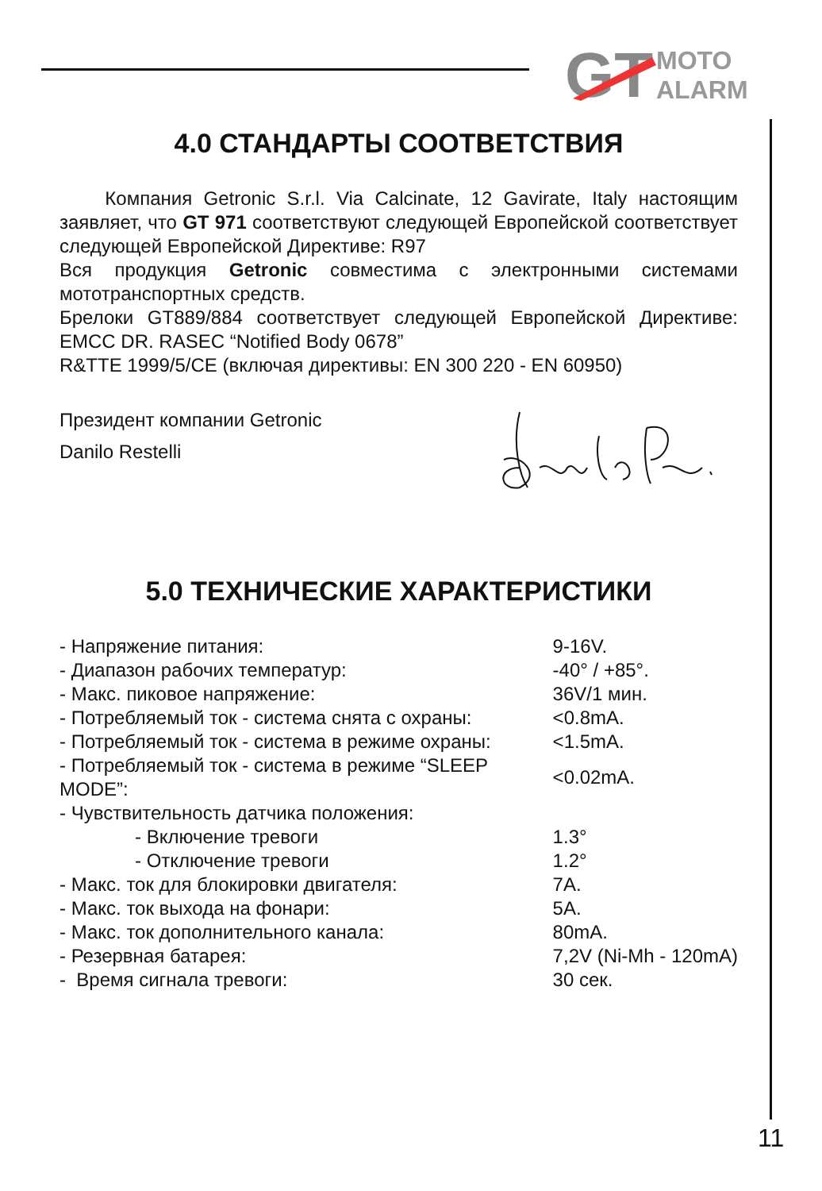GT
MOTO
ALARM
4.0 СТАНДАРТЫ СООТВЕТСТВИЯ
Компания Getronic S.r.l. Via Calcinate, 12 Gavirate, Italy настоящим заявляет, что GT 971 соответствуют следующей Европейской соответствует следующей Европейской Директиве: R97
Вся продукция Getronic совместима с электронными системами мототранспортных средств.
Брелоки GT889/884 соответствует следующей Европейской Директиве: EMCC DR. RASEC “Notified Body 0678”
R&TTE 1999/5/CE (включая директивы: EN 300 220 - EN 60950)
Президент компании Getronic
Danilo Restelli
5.0 ТЕХНИЧЕСКИЕ ХАРАКТЕРИСТИКИ
| - Напряжение питания: | 9-16V. |
| - Диапазон рабочих температур: | -40° / +85°. |
| - Макс. пиковое напряжение: | 36V/1 мин. |
| - Потребляемый ток - система снята с охраны: | <0.8mA. |
| - Потребляемый ток - система в режиме охраны: | <1.5mA. |
| - Потребляемый ток - система в режиме “SLEEP MODE”: | <0.02mA. |
| - Чувствительность датчика положения: | |
| - Включение тревоги | 1.3° |
| - Отключение тревоги | 1.2° |
| - Макс. ток для блокировки двигателя: | 7A. |
| - Макс. ток выхода на фонари: | 5A. |
| - Макс. ток дополнительного канала: | 80mA. |
| - Резервная батарея: | 7,2V (Ni-Mh - 120mA) |
| - Время сигнала тревоги: | 30 сек. |
11